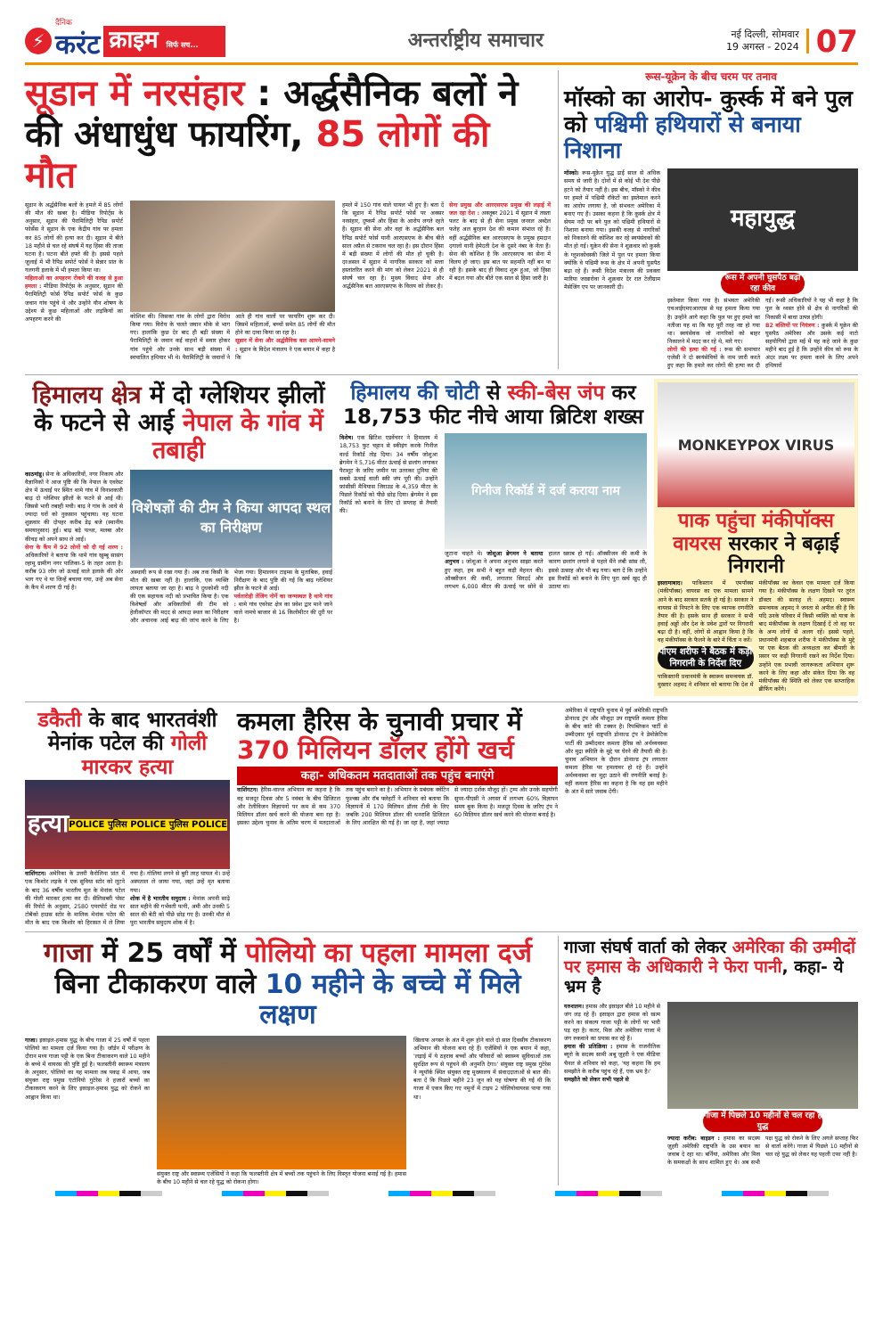⚡
दैनिक
करंट
क्राइम सिर्फ सच...
अन्तर्राष्ट्रीय समाचार
नई दिल्ली, सोमवार
19 अगस्त - 2024
07
सूडान में नरसंहार : अर्द्धसैनिक बलों ने की अंधाधुंध फायरिंग, 85 लोगों की मौत
सूडान के अर्द्धसैनिक बलों के हमले में 85 लोगों की मौत की खबर है। मीडिया रिपोर्ट्स के अनुसार, सूडान की पैरामिलिट्री रैपिड सपोर्ट फोर्सेस ने सूडान के एक केंद्रीय गांव पर हमला कर 85 लोगों की हत्या कर दी। सूडान में बीते 18 महीने से चल रहे संघर्ष में यह हिंसा की ताजा घटना है। घटना बीते हफ्ते की है। इससे पहले जुलाई में भी रैपिड सपोर्ट फोर्स ने सेन्नार प्रांत के गलगनी इलाके में भी हमला किया था।
महिलाओं का अपहरण रोकने की वजह से हुआ हमला : मीडिया रिपोर्ट्स के अनुसार, सूडान की पैरामिलिट्री फोर्स रैपिड सपोर्ट फोर्स के कुछ जवान गांव पहुंचे थे और उन्होंने यौन शोषण के उद्देश्य से कुछ महिलाओं और लड़कियों का अपहरण करने की
कोशिश की। जिसका गांव के लोगों द्वारा विरोध किया गया। विरोध के चलते जवान मौके से भाग गए। हालांकि कुछ देर बाद ही बड़ी संख्या में पैरामिलिट्री के जवान कई वाहनों में सवार होकर गांव पहुंचे और उनके साथ बड़ी संख्या में स्वचालित हथियार भी थे। पैरामिलिट्री के जवानों ने आते ही गांव वालों पर फायरिंग शुरू कर दी। जिसमें महिलाओं, बच्चों समेत 85 लोगों की मौत होने का दावा किया जा रहा है।
सूडान में सेना और अर्द्धसैनिक बल आमने-सामने : सूडान के विदेश मंत्रालय ने एक बयान में कहा है कि
हमले में 150 गांव वाले घायल भी हुए हैं। बता दें कि सूडान में रैपिड सपोर्ट फोर्स पर अक्सर नरसंहार, दुष्कर्म और हिंसा के आरोप लगते रहते हैं। सूडान की सेना और वहां के अर्द्धसैनिक बल रैपिड सपोर्ट फोर्स यानी आरएसएफ के बीच बीते साल अप्रैल से टकराव चल रहा है। इस दौरान हिंसा में बड़ी संख्या में लोगों की मौत हो चुकी है। दरअसल में सूडान में नागरिक सरकार को सत्ता हस्तांतरित करने की मांग को लेकर 2021 से ही संघर्ष चल रहा है। मुख्य विवाद सेना और अर्द्धसैनिक बल आरएसएफ के विलय को लेकर है।
सेना प्रमुख और आरएसएफ प्रमुख की लड़ाई में जल रहा देश : अक्तूबर 2021 में सूडान में तख्ता पलट के बाद से ही सेना प्रमुख जनरल अब्देल फतेह अल बुरहान देश की कमान संभाल रहे हैं। वहीं अर्द्धसैनिक बल आरएसएफ के प्रमुख हमदान दगालो यानी हेमेदती देश के दूसरे नंबर के नेता हैं। सेना की कोशिश है कि आरएसएफ का सेना में विलय हो जाए। इस बात पर सहमति नहीं बन पा रही है। इसके बाद ही विवाद शुरू हुआ, जो हिंसा में बदल गया और बीते एक साल से हिंसा जारी है।
रूस-यूक्रेन के बीच चरम पर तनाव
मॉस्को का आरोप- कुर्स्क में बने पुल को पश्चिमी हथियारों से बनाया निशाना
मॉस्को। रूस-यूक्रेन युद्ध ढाई साल से अधिक समय से जारी है। दोनों में से कोई भी देश पीछे हटने को तैयार नहीं है। इस बीच, मॉस्को ने कीव पर हमले में पश्चिमी रॉकेटों का इस्तेमाल करने का आरोप लगाया है, जो संभवतः अमेरिका में बनाए गए हैं। उसका कहना है कि कुर्स्क क्षेत्र में सेयम नदी पर बने पुल को पश्चिमी हथियारों से निशाना बनाया गया। इसकी वजह से नागरिकों को निकालने की कोशिश कर रहे स्वयंसेवकों की मौत हो गई। यूक्रेन की सेना ने शुक्रवार को कुर्स्क के ग्लुशकोवस्की जिले में पुल पर हमला किया क्योंकि वे पश्चिमी रूस के क्षेत्र में अपनी घुसपैठ बढ़ा रहे हैं। रूसी विदेश मंत्रालय की प्रवक्ता मारिया जखारोवा ने शुक्रवार देर रात टेलीग्राम मैसेजिंग एप पर जानकारी दी।
महायुद्ध
रूस में अपनी घुसपैठ बढ़ा रहा कीव
इस्तेमाल किया गया है। संभवतः अमेरिकी एचआईएमएआरएस से यह हमला किया गया है। उन्होंने आगे कहा कि पुल पर हुए हमले का नतीजा यह था कि यह पूरी तरह नष्ट हो गया था। स्वयंसेवक जो नागरिकों को बाहर निकालने में मदद कर रहे थे, मारे गए।
लोगों की हत्या की गई : रूस की समाचार एजेंसी ने दो स्वयंसेवियों के नाम जारी करते हुए कहा कि हमले कर लोगों की हत्या कर दी गई। रूसी अधिकारियों ने यह भी कहा है कि पुल के ध्वस्त होने से क्षेत्र से नागरिकों की निकासी में बाधा उत्पन्न होगी।
82 बस्तियों पर नियंत्रण : कुर्स्क में यूक्रेन की घुसपैठ अमेरिका और उसके कई नाटो सहयोगियों द्वारा मई में यह कहे जाने के कुछ महीने बाद हुई है कि उन्होंने कीव को रूस के अंदर लक्ष्य पर हमला करने के लिए अपने हथियारों
हिमालय क्षेत्र में दो ग्लेशियर झीलों के फटने से आई नेपाल के गांव में तबाही
काठमांडू। सेना के अधिकारियों, नगर निकाय और वैज्ञानिकों ने आज पुष्टि की कि नेपाल के एवरेस्ट क्षेत्र में ऊंचाई पर स्थित थामे गांव में विनाशकारी बाढ़ दो ग्लेशियर झीलों के फटने से आई थी। जिससे भारी तबाही मची। बाढ़ ने गांव के आधे से ज्यादा घरों को नुकसान पहुंचाया। यह घटना शुक्रवार की दोपहर करीब डेढ़ बजे (स्थानीय समयानुसार) हुई। बाढ़ बड़े पत्थर, मलबा और कीचड़ को अपने साथ ले आई।
सेना के कैंप में 92 लोगों को दी गई शरण : अधिकारियों ने बताया कि थामे गांव खुम्बू सासंग ल्हामू ग्रामीण नगर पालिका-5 के तहत आता है। करीब 93 लोग जो ऊंचाई वाले इलाके की ओर भाग गए थे या जिन्हें बचाया गया, उन्हें अब सेना के कैंप में शरण दी गई है।
विशेषज्ञों की टीम ने किया आपदा स्थल का निरीक्षण
अस्थायी रूप से रखा गया है। अब तक किसी के मौत की खबर नहीं है। हालांकि, एक व्यक्ति लापता बताया जा रहा है। बाढ़ ने दुधकोशी नदी की एक सहायक नदी को प्रभावित किया है। एक विशेषज्ञों और अधिकारियों की टीम को हेलीकॉप्टर की मदद से आपदा स्थल का निरीक्षण और अचानक आई बाढ़ की जांच करने के लिए भेजा गया। हिमालयन टाइम्स के मुताबिक, हवाई निरीक्षण के बाद पुष्टि की गई कि बाढ़ ग्लेशियर झील के फटने से आई।
पर्वतारोही तेंजिंग नोर्गे का जन्मस्थल है थामे गांव : थामे गांव एवरेस्ट क्षेत्र का प्रवेश द्वार माने जाने वाले नामचे बाजार से 16 किलोमीटर की दूरी पर है।
हिमालय की चोटी से स्की-बेस जंप कर 18,753 फीट नीचे आया ब्रिटिश शख्स
विशेष। एक ब्रिटिश एडवेंचरर ने हिमालय में 18,753 फुट चट्टान से स्कीइंग करके गिनीज वर्ल्ड रिकॉर्ड तोड़ दिया। 34 वर्षीय जोशुआ ब्रेगमेन ने 5,716 मीटर ऊंचाई से छलांग लगाकर पैराशूट के जरिए जमीन पर उतरकर दुनिया की सबसे ऊंचाई वाली स्की जंप पूरी की। उन्होंने फ्रांसीसी मैथियास जिराउड के 4,359 मीटर के पिछले रिकॉर्ड को पीछे छोड़ दिया। ब्रेगमेन ने इस रिकॉर्ड को बनाने के लिए दो सप्ताह से तैयारी की।
गिनीज रिकॉर्ड में दर्ज कराया नाम
जुटाना चाहते थे। जोशुआ ब्रेगमन ने बताया अनुभव : जोशुआ ने अपना अनुभव साझा करते हुए कहा, हम सभी ने बहुत कड़ी मेहनत की। ऑक्सीजन की कमी, लगातार सिरदर्द और लगभग 6,000 मीटर की ऊंचाई पर सोने से हालत खराब हो गई। ऑक्सीजन की कमी के कारण छलांग लगाने से पहले मैंने लंबी सांस ली, इससे उत्साह और भी बढ़ गया। बता दें कि उन्होंने इस रिकॉर्ड को बनाने के लिए पूरा खर्च खुद ही उठाया था।
MONKEYPOX VIRUS
पाक पहुंचा मंकीपॉक्स वायरस सरकार ने बढ़ाई निगरानी
इस्लामाबाद। पाकिस्तान में एमपॉक्स (मंकीपॉक्स) वायरस का एक मामला सामने आने के बाद सरकार सतर्क हो गई है। सरकार ने वायरस से निपटने के लिए एक व्यापक रणनीति तैयार की है। इसके साथ ही सरकार ने सभी हवाई अड्डों और देश के प्रवेश द्वारों पर निगरानी बढ़ा दी है। वहीं, लोगों से आह्वान किया है कि वह मंकीपॉक्स के फैलने के बारे में चिंता न करें।
पीएम शरीफ ने बैठक में कड़ी निगरानी के निर्देश दिए
पाकिस्तानी प्रधानमंत्री के स्वास्थ्य समन्वयक डॉ. मुख्तार अहमद ने शनिवार को बताया कि देश में मंकीपॉक्स का केवल एक मामला दर्ज किया गया है। मंकीपॉक्स के लक्षण दिखने पर तुरंत डॉक्टर की सलाह लें: अहमद। स्वास्थ्य समन्वयक अहमद ने जनता से अपील की है कि यदि उनके परिवार में किसी व्यक्ति को यात्रा के बाद मंकीपॉक्स के लक्षण दिखाई दें तो वह घर के अन्य लोगों से अलग रहें। इससे पहले, प्रधानमंत्री शहबाज शरीफ ने मंकीपॉक्स के मुद्दे पर एक बैठक की अध्यक्षता कर बीमारी के प्रसार पर कड़ी निगरानी रखने का निर्देश दिया। उन्होंने एक प्रभावी जागरूकता अभियान शुरू करने के लिए कहा और संकेत दिया कि वह मंकीपॉक्स की स्थिति को लेकर एक साप्ताहिक ब्रीफिंग करेंगे।
डकैती के बाद भारतवंशी मेनांक पटेल की गोली मारकर हत्या
हत्या
POLICE पुलिस POLICE पुलिस POLICE
वाशिंगटन। अमेरिका के उत्तरी कैरोलिना प्रांत में एक किशोर लड़के ने एक सुविधा स्टोर को लूटने के बाद 36 वर्षीय भारतीय मूल के मेनांक पटेल की गोली मारकर हत्या कर दी। सैलिसबरी पोस्ट की रिपोर्ट के अनुसार, 2580 एयरपोर्ट रोड पर टोबैको हाउस स्टोर के मालिक मेनांक पटेल की मौत के बाद एक किशोर को हिरासत में ले लिया गया है। गोलियां लगने से बुरी तरह घायल थे। उन्हें अस्पताल ले जाया गया, जहां उन्हें मृत बताया गया।
शोक में है भारतीय समुदाय : मेनांक अपनी साढ़े सात महीने की गर्भवती पत्नी, अमी और उनकी 5 साल की बेटी को पीछे छोड़ गए हैं। उनकी मौत से पूरा भारतीय समुदाय शोक में है।
कमला हैरिस के चुनावी प्रचार में 370 मिलियन डॉलर होंगे खर्च
कहा- अधिकतम मतदाताओं तक पहुंच बनाएंगे
वाशिंगटन। हैरिस-वाल्ज अभियान का कहना है कि वह मजदूर दिवस और 5 नवंबर के बीच डिजिटल और टेलीविजन विज्ञापनों पर कम से कम 370 मिलियन डॉलर खर्च करने की योजना बना रहा है। इसका उद्देश्य चुनाव के अंतिम चरण में मतदाताओं तक पहुंच बनाने का है। अभियान के प्रबंधक क्वेंटिन फुल्क्स और रॉब फ्लेहर्टी ने शनिवार को बताया कि विज्ञापनों में 170 मिलियन डॉलर टीवी के लिए जबकि 200 मिलियन डॉलर की धनराशि डिजिटल के लिए आरक्षित की गई है। जा रहा है, जहां ज्यादा से ज्यादा दर्शक मौजूद हों। ट्रम्प और उनके सहयोगी सुपर-पीएसी ने अगस्त में लगभग 60% विज्ञापन समय बुक किया है। मजदूर दिवस के जरिए ट्रंप ने 60 मिलियन डॉलर खर्च करने की योजना बनाई है।
अमेरिका में राष्ट्रपति चुनाव में पूर्व अमेरिकी राष्ट्रपति डोनाल्ड ट्रंप और मौजूदा उप राष्ट्रपति कमला हैरिस के बीच कांटे की टक्कर है। रिपब्लिकन पार्टी से उम्मीदवार पूर्व राष्ट्रपति डोनाल्ड ट्रंप ने डेमोक्रेटिक पार्टी की उम्मीदवार कमला हैरिस को अर्थव्यवस्था और मुद्रा स्फीति के मुद्दे पर घेरने की तैयारी की है। चुनाव अभियान के दौरान डोनाल्ड ट्रंप लगातार कमला हैरिस पर हमलावर हो रहे हैं। उन्होंने अर्थव्यवस्था का मुद्दा उठाने की रणनीति बनाई है। वहीं कमला हैरिस का कहना है कि वह इस महीने के अंत में सारे जवाब देंगी।
गाजा में 25 वर्षों में पोलियो का पहला मामला दर्ज
बिना टीकाकरण वाले 10 महीने के बच्चे में मिले लक्षण
गाजा। इस्राइल-हमास युद्ध के बीच गाजा में 25 वर्षों में पहला पोलियो का मामला दर्ज किया गया है। जॉर्डन में परीक्षण के दौरान मध्य गाजा पट्टी के एक बिना टीकाकरण वाले 10 महीने के बच्चे में वायरस की पुष्टि हुई है। फलस्तीनी स्वास्थ्य मंत्रालय के अनुसार, पोलियो का यह मामला तब पकड़ में आया, जब संयुक्त राष्ट्र प्रमुख एंटोनियो गुटेरेस ने हजारों बच्चों का टीकाकरण करने के लिए इस्राइल-हमास युद्ध को रोकने का आह्वान किया था।
संयुक्त राष्ट्र और स्वास्थ्य एजेंसियों ने कहा कि फलस्तीनी क्षेत्र में बच्चों तक पहुंचने के लिए विस्तृत योजना बनाई गई है। हमास के बीच 10 महीने से चल रहे युद्ध को रोकना होगा।
खिलाफ अगस्त के अंत में शुरू होने वाले दो सात दिवसीय टीकाकरण अभियान की योजना बना रहे हैं। एजेंसियों ने एक बयान में कहा, 'लड़ाई में ये ठहराव बच्चों और परिवारों को स्वास्थ्य सुविधाओं तक सुरक्षित रूप से पहुंचने की अनुमति देगा।' संयुक्त राष्ट्र प्रमुख गुटेरेस ने न्यूयॉर्क स्थित संयुक्त राष्ट्र मुख्यालय में संवाददाताओं से बात की। बता दें कि पिछले महीने 23 जून को यह घोषणा की गई थी कि गाजा में एकत्र किए गए नमूनों में टाइप 2 पोलियोवायरस पाया गया था।
गाजा संघर्ष वार्ता को लेकर अमेरिका की उम्मीदों पर हमास के अधिकारी ने फेरा पानी, कहा- ये भ्रम है
यरुशलम। हमास और इस्राइल बीते 10 महीने से जंग लड़ रहे हैं। इस्राइल द्वारा हमास को खत्म करने का संकल्प गाजा पट्टी के लोगों पर भारी पड़ रहा है। कतर, मिस्र और अमेरिका गाजा में जंग रुकवाने का प्रयास कर रहे हैं।
हमास की प्रतिक्रिया : हमास के राजनीतिक ब्यूरो के सदस्य सामी अबू ज़ुहरी ने एक मीडिया चैनल से शनिवार को कहा, 'यह कहना कि हम समझौते के करीब पहुंच रहे हैं, एक भ्रम है।'
समझौते को लेकर सभी पहले से
गाजा में पिछले 10 महीनों से चल रहा है युद्ध
ज्यादा करीब: बाइडन : हमास का सदस्य ज़ुहरी अमेरिकी राष्ट्रपति के उस बयान का जवाब दे रहा था। बर्नियां, अमेरिका और मिस्र के समकक्षों के साथ शामिल हुए थे। अब सभी पक्ष युद्ध को रोकने के लिए अगले सप्ताह फिर से वार्ता करेंगे। गाजा में पिछले 10 महीनों से चल रहे युद्ध को लेकर यह पहली दफा नहीं है।